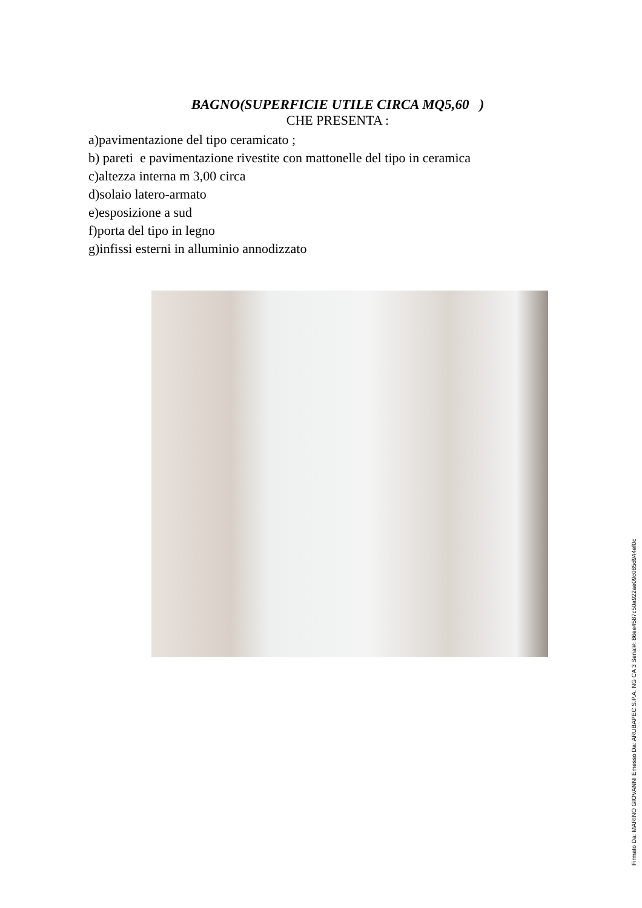BAGNO(SUPERFICIE UTILE CIRCA MQ5,60 )
CHE PRESENTA :
a)pavimentazione del tipo ceramicato ;
b) pareti e pavimentazione rivestite con mattonelle del tipo in ceramica
c)altezza interna m 3,00 circa
d)solaio latero-armato
e)esposizione a sud
f)porta del tipo in legno
g)infissi esterni in alluminio annodizzato
Firmato Da: MARINO GIOVANNI Emesso Da: ARUBAPEC S.P.A. NG CA 3 Serial#: 86ee4587c50a922ae09c085d944ef0c